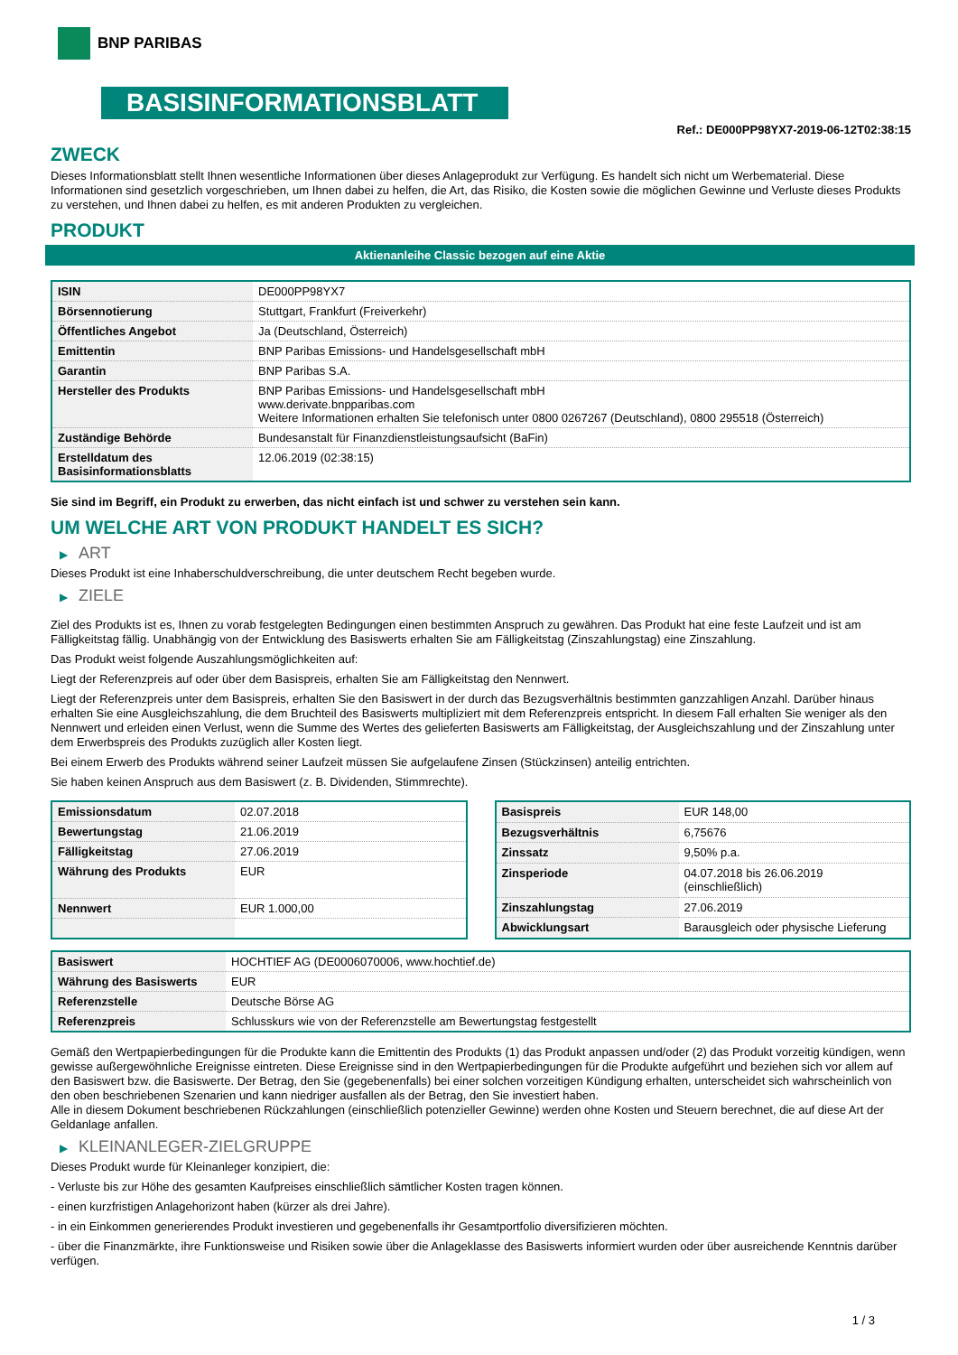BNP PARIBAS
BASISINFORMATIONSBLATT
Ref.: DE000PP98YX7-2019-06-12T02:38:15
ZWECK
Dieses Informationsblatt stellt Ihnen wesentliche Informationen über dieses Anlageprodukt zur Verfügung. Es handelt sich nicht um Werbematerial. Diese Informationen sind gesetzlich vorgeschrieben, um Ihnen dabei zu helfen, die Art, das Risiko, die Kosten sowie die möglichen Gewinne und Verluste dieses Produkts zu verstehen, und Ihnen dabei zu helfen, es mit anderen Produkten zu vergleichen.
PRODUKT
Aktienanleihe Classic bezogen auf eine Aktie
| ISIN | DE000PP98YX7 |
| Börsennotierung | Stuttgart, Frankfurt (Freiverkehr) |
| Öffentliches Angebot | Ja (Deutschland, Österreich) |
| Emittentin | BNP Paribas Emissions- und Handelsgesellschaft mbH |
| Garantin | BNP Paribas S.A. |
| Hersteller des Produkts | BNP Paribas Emissions- und Handelsgesellschaft mbH www.derivate.bnpparibas.com Weitere Informationen erhalten Sie telefonisch unter 0800 0267267 (Deutschland), 0800 295518 (Österreich) |
| Zuständige Behörde | Bundesanstalt für Finanzdienstleistungsaufsicht (BaFin) |
| Erstelldatum des Basisinformationsblatts | 12.06.2019 (02:38:15) |
Sie sind im Begriff, ein Produkt zu erwerben, das nicht einfach ist und schwer zu verstehen sein kann.
UM WELCHE ART VON PRODUKT HANDELT ES SICH?
▶ ART
Dieses Produkt ist eine Inhaberschuldverschreibung, die unter deutschem Recht begeben wurde.
▶ ZIELE
Ziel des Produkts ist es, Ihnen zu vorab festgelegten Bedingungen einen bestimmten Anspruch zu gewähren. Das Produkt hat eine feste Laufzeit und ist am Fälligkeitstag fällig. Unabhängig von der Entwicklung des Basiswerts erhalten Sie am Fälligkeitstag (Zinszahlungstag) eine Zinszahlung.
Das Produkt weist folgende Auszahlungsmöglichkeiten auf:
Liegt der Referenzpreis auf oder über dem Basispreis, erhalten Sie am Fälligkeitstag den Nennwert.
Liegt der Referenzpreis unter dem Basispreis, erhalten Sie den Basiswert in der durch das Bezugsverhältnis bestimmten ganzzahligen Anzahl. Darüber hinaus erhalten Sie eine Ausgleichszahlung, die dem Bruchteil des Basiswerts multipliziert mit dem Referenzpreis entspricht. In diesem Fall erhalten Sie weniger als den Nennwert und erleiden einen Verlust, wenn die Summe des Wertes des gelieferten Basiswerts am Fälligkeitstag, der Ausgleichszahlung und der Zinszahlung unter dem Erwerbspreis des Produkts zuzüglich aller Kosten liegt.
Bei einem Erwerb des Produkts während seiner Laufzeit müssen Sie aufgelaufene Zinsen (Stückzinsen) anteilig entrichten.
Sie haben keinen Anspruch aus dem Basiswert (z. B. Dividenden, Stimmrechte).
| Emissionsdatum | 02.07.2018 |
| Bewertungstag | 21.06.2019 |
| Fälligkeitstag | 27.06.2019 |
| Währung des Produkts | EUR |
| Nennwert | EUR 1.000,00 |
| Basispreis | EUR 148,00 |
| Bezugsverhältnis | 6,75676 |
| Zinssatz | 9,50% p.a. |
| Zinsperiode | 04.07.2018 bis 26.06.2019 (einschließlich) |
| Zinszahlungstag | 27.06.2019 |
| Abwicklungsart | Barausgleich oder physische Lieferung |
| Basiswert | HOCHTIEF AG (DE0006070006, www.hochtief.de) |
| Währung des Basiswerts | EUR |
| Referenzstelle | Deutsche Börse AG |
| Referenzpreis | Schlusskurs wie von der Referenzstelle am Bewertungstag festgestellt |
Gemäß den Wertpapierbedingungen für die Produkte kann die Emittentin des Produkts (1) das Produkt anpassen und/oder (2) das Produkt vorzeitig kündigen, wenn gewisse außergewöhnliche Ereignisse eintreten. Diese Ereignisse sind in den Wertpapierbedingungen für die Produkte aufgeführt und beziehen sich vor allem auf den Basiswert bzw. die Basiswerte. Der Betrag, den Sie (gegebenenfalls) bei einer solchen vorzeitigen Kündigung erhalten, unterscheidet sich wahrscheinlich von den oben beschriebenen Szenarien und kann niedriger ausfallen als der Betrag, den Sie investiert haben.
Alle in diesem Dokument beschriebenen Rückzahlungen (einschließlich potenzieller Gewinne) werden ohne Kosten und Steuern berechnet, die auf diese Art der Geldanlage anfallen.
▶ KLEINANLEGER-ZIELGRUPPE
Dieses Produkt wurde für Kleinanleger konzipiert, die:
- Verluste bis zur Höhe des gesamten Kaufpreises einschließlich sämtlicher Kosten tragen können.
- einen kurzfristigen Anlagehorizont haben (kürzer als drei Jahre).
- in ein Einkommen generierendes Produkt investieren und gegebenenfalls ihr Gesamtportfolio diversifizieren möchten.
- über die Finanzmärkte, ihre Funktionsweise und Risiken sowie über die Anlageklasse des Basiswerts informiert wurden oder über ausreichende Kenntnis darüber verfügen.
1 / 3